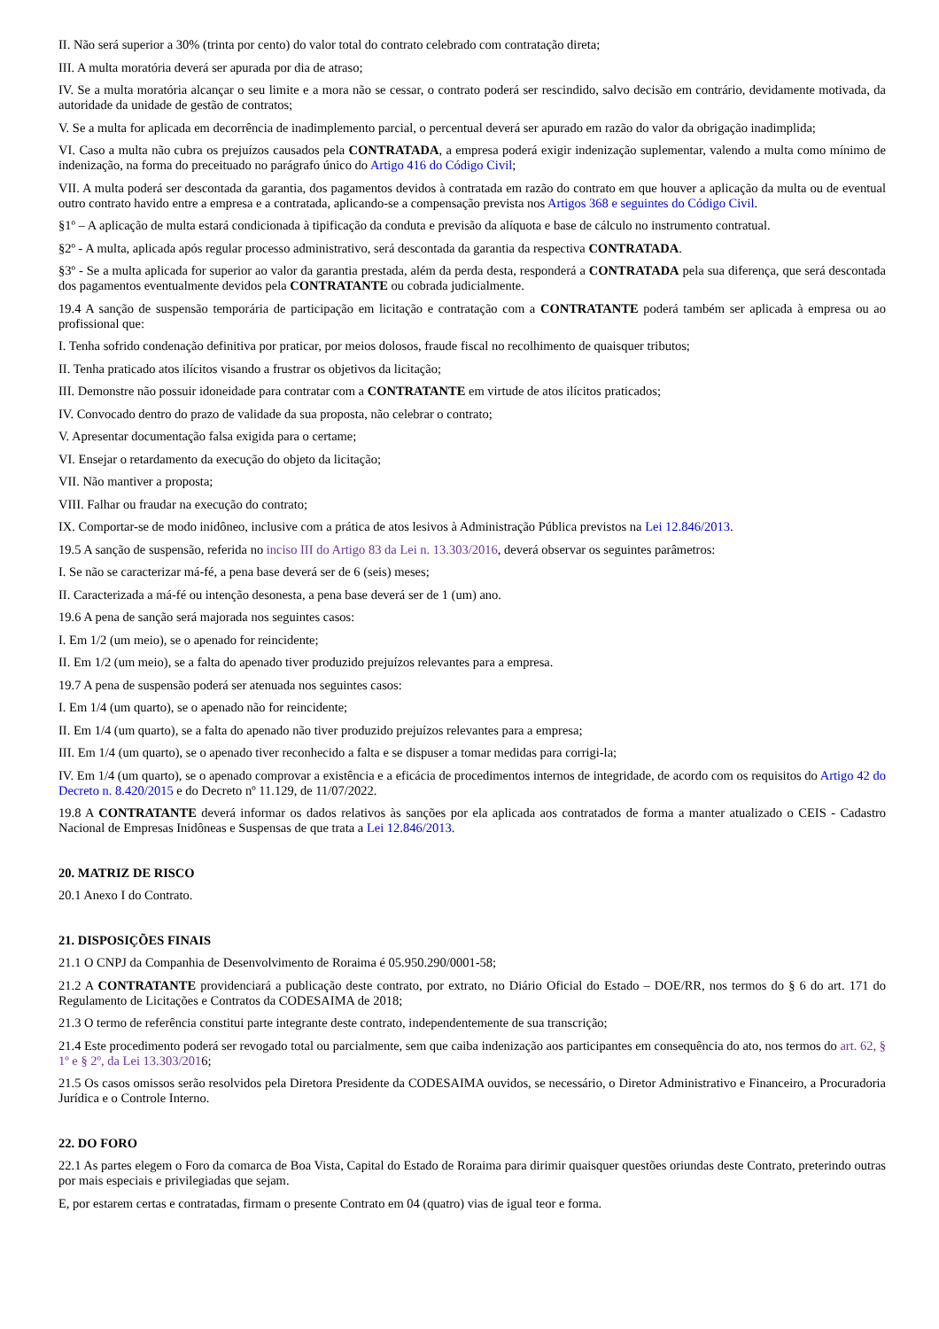II. Não será superior a 30% (trinta por cento) do valor total do contrato celebrado com contratação direta;
III. A multa moratória deverá ser apurada por dia de atraso;
IV. Se a multa moratória alcançar o seu limite e a mora não se cessar, o contrato poderá ser rescindido, salvo decisão em contrário, devidamente motivada, da autoridade da unidade de gestão de contratos;
V. Se a multa for aplicada em decorrência de inadimplemento parcial, o percentual deverá ser apurado em razão do valor da obrigação inadimplida;
VI. Caso a multa não cubra os prejuízos causados pela CONTRATADA, a empresa poderá exigir indenização suplementar, valendo a multa como mínimo de indenização, na forma do preceituado no parágrafo único do Artigo 416 do Código Civil;
VII. A multa poderá ser descontada da garantia, dos pagamentos devidos à contratada em razão do contrato em que houver a aplicação da multa ou de eventual outro contrato havido entre a empresa e a contratada, aplicando-se a compensação prevista nos Artigos 368 e seguintes do Código Civil.
§1º – A aplicação de multa estará condicionada à tipificação da conduta e previsão da alíquota e base de cálculo no instrumento contratual.
§2º - A multa, aplicada após regular processo administrativo, será descontada da garantia da respectiva CONTRATADA.
§3º - Se a multa aplicada for superior ao valor da garantia prestada, além da perda desta, responderá a CONTRATADA pela sua diferença, que será descontada dos pagamentos eventualmente devidos pela CONTRATANTE ou cobrada judicialmente.
19.4 A sanção de suspensão temporária de participação em licitação e contratação com a CONTRATANTE poderá também ser aplicada à empresa ou ao profissional que:
I. Tenha sofrido condenação definitiva por praticar, por meios dolosos, fraude fiscal no recolhimento de quaisquer tributos;
II. Tenha praticado atos ilícitos visando a frustrar os objetivos da licitação;
III. Demonstre não possuir idoneidade para contratar com a CONTRATANTE em virtude de atos ilícitos praticados;
IV. Convocado dentro do prazo de validade da sua proposta, não celebrar o contrato;
V. Apresentar documentação falsa exigida para o certame;
VI. Ensejar o retardamento da execução do objeto da licitação;
VII. Não mantiver a proposta;
VIII. Falhar ou fraudar na execução do contrato;
IX. Comportar-se de modo inidôneo, inclusive com a prática de atos lesivos à Administração Pública previstos na Lei 12.846/2013.
19.5 A sanção de suspensão, referida no inciso III do Artigo 83 da Lei n. 13.303/2016, deverá observar os seguintes parâmetros:
I. Se não se caracterizar má-fé, a pena base deverá ser de 6 (seis) meses;
II. Caracterizada a má-fé ou intenção desonesta, a pena base deverá ser de 1 (um) ano.
19.6 A pena de sanção será majorada nos seguintes casos:
I. Em 1/2 (um meio), se o apenado for reincidente;
II. Em 1/2 (um meio), se a falta do apenado tiver produzido prejuízos relevantes para a empresa.
19.7 A pena de suspensão poderá ser atenuada nos seguintes casos:
I. Em 1/4 (um quarto), se o apenado não for reincidente;
II. Em 1/4 (um quarto), se a falta do apenado não tiver produzido prejuízos relevantes para a empresa;
III. Em 1/4 (um quarto), se o apenado tiver reconhecido a falta e se dispuser a tomar medidas para corrigi-la;
IV. Em 1/4 (um quarto), se o apenado comprovar a existência e a eficácia de procedimentos internos de integridade, de acordo com os requisitos do Artigo 42 do Decreto n. 8.420/2015 e do Decreto nº 11.129, de 11/07/2022.
19.8 A CONTRATANTE deverá informar os dados relativos às sanções por ela aplicada aos contratados de forma a manter atualizado o CEIS - Cadastro Nacional de Empresas Inidôneas e Suspensas de que trata a Lei 12.846/2013.
20. MATRIZ DE RISCO
20.1 Anexo I do Contrato.
21. DISPOSIÇÕES FINAIS
21.1 O CNPJ da Companhia de Desenvolvimento de Roraima é 05.950.290/0001-58;
21.2 A CONTRATANTE providenciará a publicação deste contrato, por extrato, no Diário Oficial do Estado – DOE/RR, nos termos do § 6 do art. 171 do Regulamento de Licitações e Contratos da CODESAIMA de 2018;
21.3 O termo de referência constitui parte integrante deste contrato, independentemente de sua transcrição;
21.4 Este procedimento poderá ser revogado total ou parcialmente, sem que caiba indenização aos participantes em consequência do ato, nos termos do art. 62, § 1º e § 2º, da Lei 13.303/2016;
21.5 Os casos omissos serão resolvidos pela Diretora Presidente da CODESAIMA ouvidos, se necessário, o Diretor Administrativo e Financeiro, a Procuradoria Jurídica e o Controle Interno.
22. DO FORO
22.1 As partes elegem o Foro da comarca de Boa Vista, Capital do Estado de Roraima para dirimir quaisquer questões oriundas deste Contrato, preterindo outras por mais especiais e privilegiadas que sejam.
E, por estarem certas e contratadas, firmam o presente Contrato em 04 (quatro) vias de igual teor e forma.